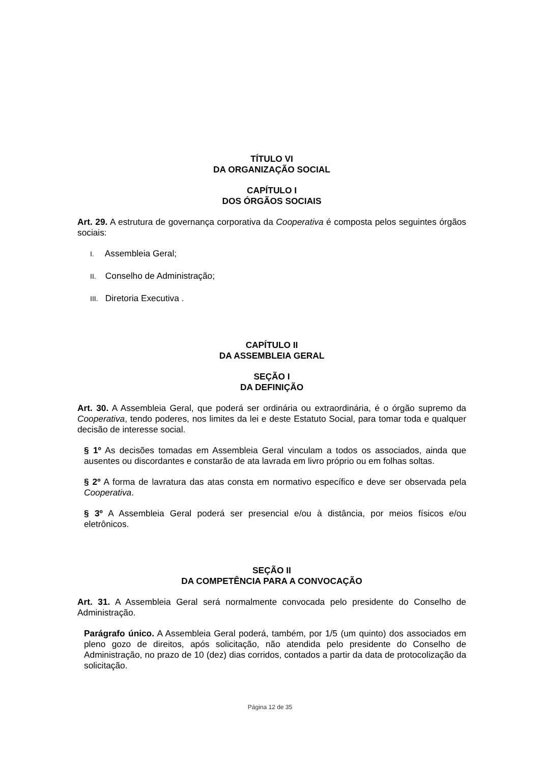TÍTULO VI
DA ORGANIZAÇÃO SOCIAL
CAPÍTULO I
DOS ÓRGÃOS SOCIAIS
Art. 29. A estrutura de governança corporativa da Cooperativa é composta pelos seguintes órgãos sociais:
I. Assembleia Geral;
II. Conselho de Administração;
III. Diretoria Executiva .
CAPÍTULO II
DA ASSEMBLEIA GERAL
SEÇÃO I
DA DEFINIÇÃO
Art. 30. A Assembleia Geral, que poderá ser ordinária ou extraordinária, é o órgão supremo da Cooperativa, tendo poderes, nos limites da lei e deste Estatuto Social, para tomar toda e qualquer decisão de interesse social.
§ 1º As decisões tomadas em Assembleia Geral vinculam a todos os associados, ainda que ausentes ou discordantes e constarão de ata lavrada em livro próprio ou em folhas soltas.
§ 2º A forma de lavratura das atas consta em normativo específico e deve ser observada pela Cooperativa.
§ 3º A Assembleia Geral poderá ser presencial e/ou à distância, por meios físicos e/ou eletrônicos.
SEÇÃO II
DA COMPETÊNCIA PARA A CONVOCAÇÃO
Art. 31. A Assembleia Geral será normalmente convocada pelo presidente do Conselho de Administração.
Parágrafo único. A Assembleia Geral poderá, também, por 1/5 (um quinto) dos associados em pleno gozo de direitos, após solicitação, não atendida pelo presidente do Conselho de Administração, no prazo de 10 (dez) dias corridos, contados a partir da data de protocolização da solicitação.
Página 12 de 35